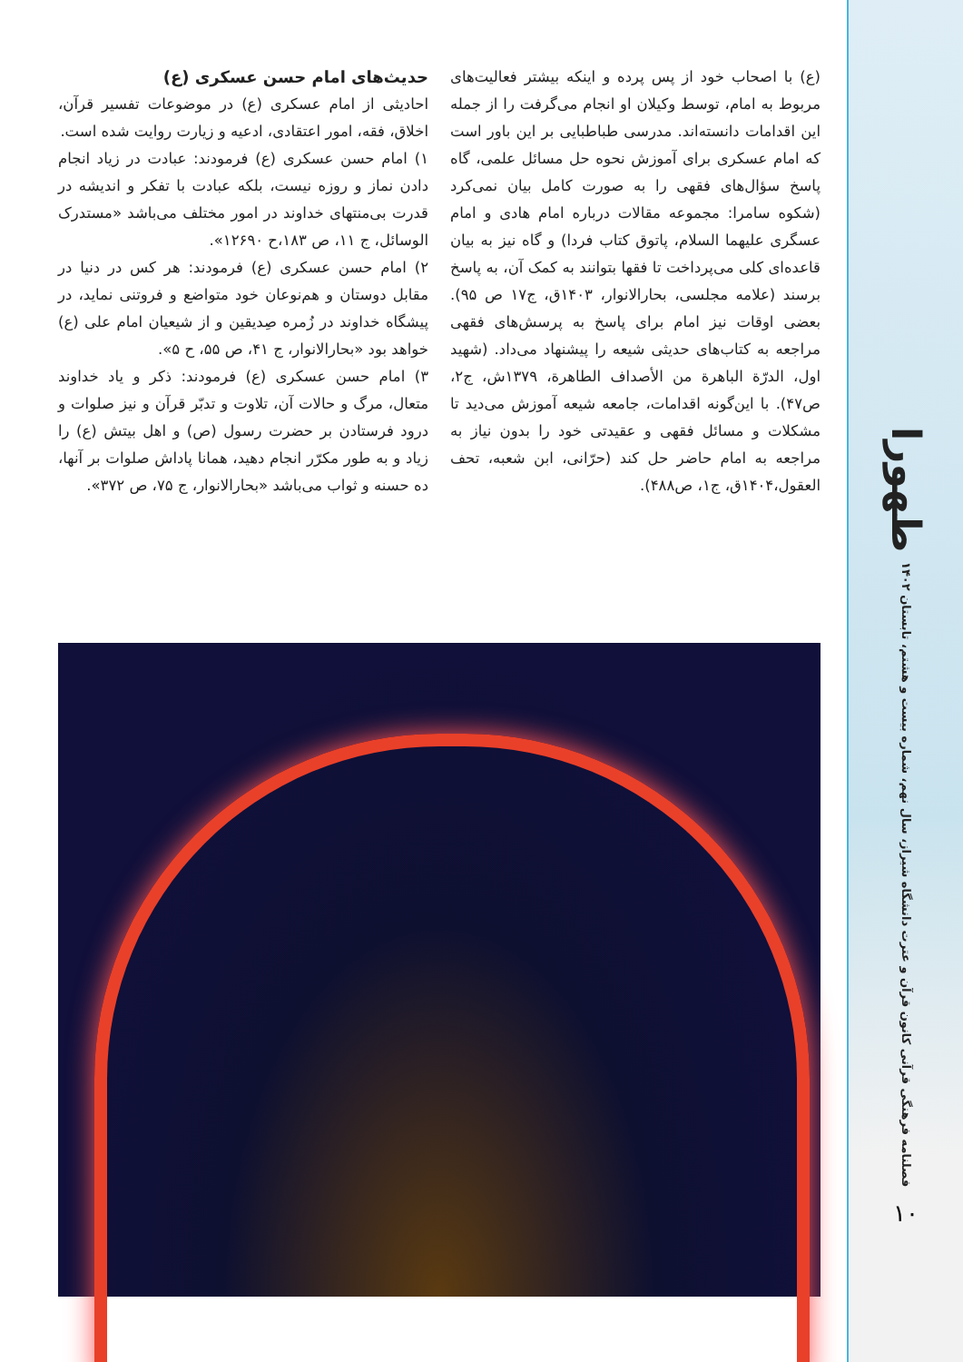طهورا
فصلنامه فرهنگی قرآنی کانون قرآن و عترت دانشگاه شیراز، سال نهم، شماره بیست و هشتم، تابستان ۱۴۰۲
۱۰
(ع) با اصحاب خود از پس پرده و اینکه بیشتر فعالیت‌های مربوط به امام، توسط وکیلان او انجام می‌گرفت را از جمله این اقدامات دانسته‌اند. مدرسی طباطبایی بر این باور است که امام عسکری برای آموزش نحوه حل مسائل علمی، گاه پاسخ سؤال‌های فقهی را به صورت کامل بیان نمی‌کرد (شکوه سامرا: مجموعه مقالات درباره امام هادی و امام عسگری علیهما السلام، پاتوق کتاب فردا) و گاه نیز به بیان قاعده‌ای کلی می‌پرداخت تا فقها بتوانند به کمک آن، به پاسخ برسند (علامه مجلسی، بحارالانوار، ۱۴۰۳ق، ج۱۷ ص ۹۵). بعضی اوقات نیز امام برای پاسخ به پرسش‌های فقهی مراجعه به کتاب‌های حدیثی شیعه را پیشنهاد می‌داد. (شهید اول، الدرّة الباهرة من الأصداف الطاهرة، ۱۳۷۹ش، ج۲، ص۴۷). با این‌گونه اقدامات، جامعه شیعه آموزش می‌دید تا مشکلات و مسائل فقهی و عقیدتی خود را بدون نیاز به مراجعه به امام حاضر حل کند (حرّانی، ابن شعبه، تحف العقول،۱۴۰۴ق، ج۱، ص۴۸۸).
حدیث‌های امام حسن عسکری (ع)
احادیثی از امام عسکری (ع) در موضوعات تفسیر قرآن، اخلاق، فقه، امور اعتقادی، ادعیه و زیارت روایت شده است.
۱) امام حسن عسکری (ع) فرمودند: عبادت در زیاد انجام دادن نماز و روزه نیست، بلکه عبادت با تفکر و اندیشه در قدرت بی‌منتهای خداوند در امور مختلف می‌باشد «مستدرک الوسائل، ج ۱۱، ص ۱۸۳،ح ۱۲۶۹۰».
۲) امام حسن عسکری (ع) فرمودند: هر کس در دنیا در مقابل دوستان و هم‌نوعان خود متواضع و فروتنی نماید، در پیشگاه خداوند در زُمره صِدیقین و از شیعیان امام علی (ع) خواهد بود «بحارالانوار، ج ۴۱، ص ۵۵، ح ۵».
۳) امام حسن عسکری (ع) فرمودند: ذکر و یاد خداوند متعال، مرگ و حالات آن، تلاوت و تدبّر قرآن و نیز صلوات و درود فرستادن بر حضرت رسول (ص) و اهل بیتش (ع) را زیاد و به طور مکرّر انجام دهید، همانا پاداش صلوات بر آنها، ده حسنه و ثواب می‌باشد «بحارالانوار، ج ۷۵، ص ۳۷۲».